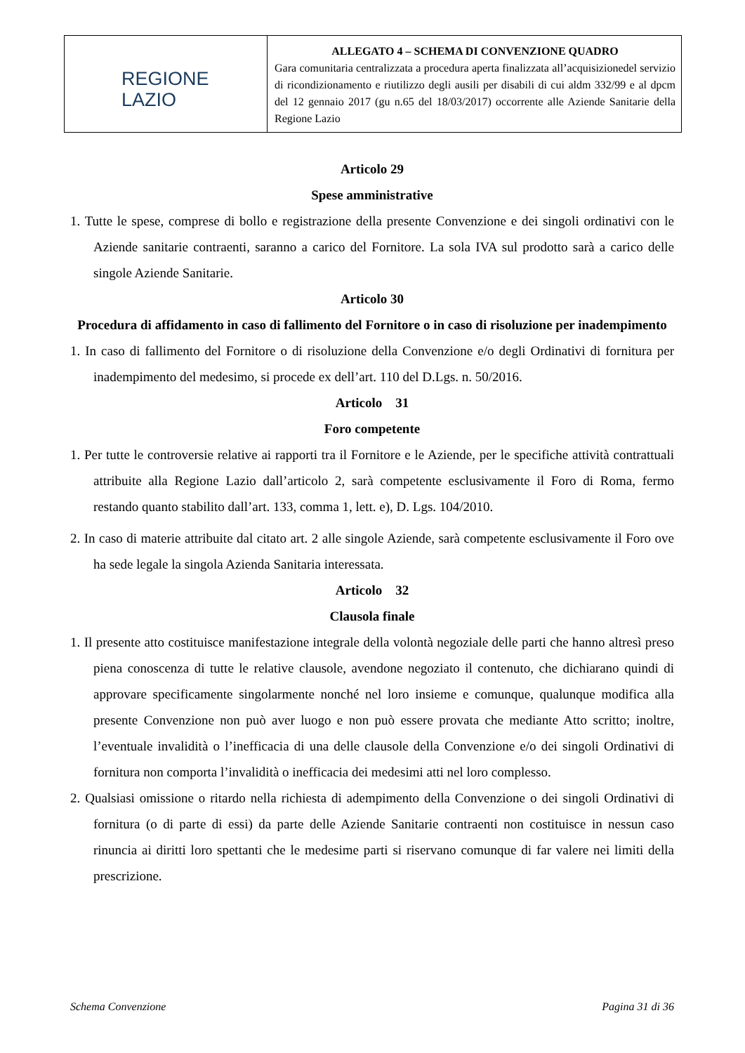| REGIONE LAZIO | ALLEGATO 4 – SCHEMA DI CONVENZIONE QUADRO Gara comunitaria centralizzata a procedura aperta finalizzata all’acquisizionedel servizio di ricondizionamento e riutilizzo degli ausili per disabili di cui aldm 332/99 e al dpcm del 12 gennaio 2017 (gu n.65 del 18/03/2017) occorrente alle Aziende Sanitarie della Regione Lazio |
Articolo 29
Spese amministrative
1. Tutte le spese, comprese di bollo e registrazione della presente Convenzione e dei singoli ordinativi con le Aziende sanitarie contraenti, saranno a carico del Fornitore. La sola IVA sul prodotto sarà a carico delle singole Aziende Sanitarie.
Articolo 30
Procedura di affidamento in caso di fallimento del Fornitore o in caso di risoluzione per inadempimento
1. In caso di fallimento del Fornitore o di risoluzione della Convenzione e/o degli Ordinativi di fornitura per inadempimento del medesimo, si procede ex dell’art. 110 del D.Lgs. n. 50/2016.
Articolo 31
Foro competente
1. Per tutte le controversie relative ai rapporti tra il Fornitore e le Aziende, per le specifiche attività contrattuali attribuite alla Regione Lazio dall’articolo 2, sarà competente esclusivamente il Foro di Roma, fermo restando quanto stabilito dall’art. 133, comma 1, lett. e), D. Lgs. 104/2010.
2. In caso di materie attribuite dal citato art. 2 alle singole Aziende, sarà competente esclusivamente il Foro ove ha sede legale la singola Azienda Sanitaria interessata.
Articolo 32
Clausola finale
1. Il presente atto costituisce manifestazione integrale della volontà negoziale delle parti che hanno altresì preso piena conoscenza di tutte le relative clausole, avendone negoziato il contenuto, che dichiarano quindi di approvare specificamente singolarmente nonché nel loro insieme e comunque, qualunque modifica alla presente Convenzione non può aver luogo e non può essere provata che mediante Atto scritto; inoltre, l’eventuale invalidità o l’inefficacia di una delle clausole della Convenzione e/o dei singoli Ordinativi di fornitura non comporta l’invalidità o inefficacia dei medesimi atti nel loro complesso.
2. Qualsiasi omissione o ritardo nella richiesta di adempimento della Convenzione o dei singoli Ordinativi di fornitura (o di parte di essi) da parte delle Aziende Sanitarie contraenti non costituisce in nessun caso rinuncia ai diritti loro spettanti che le medesime parti si riservano comunque di far valere nei limiti della prescrizione.
Schema Convenzione Pagina 31 di 36